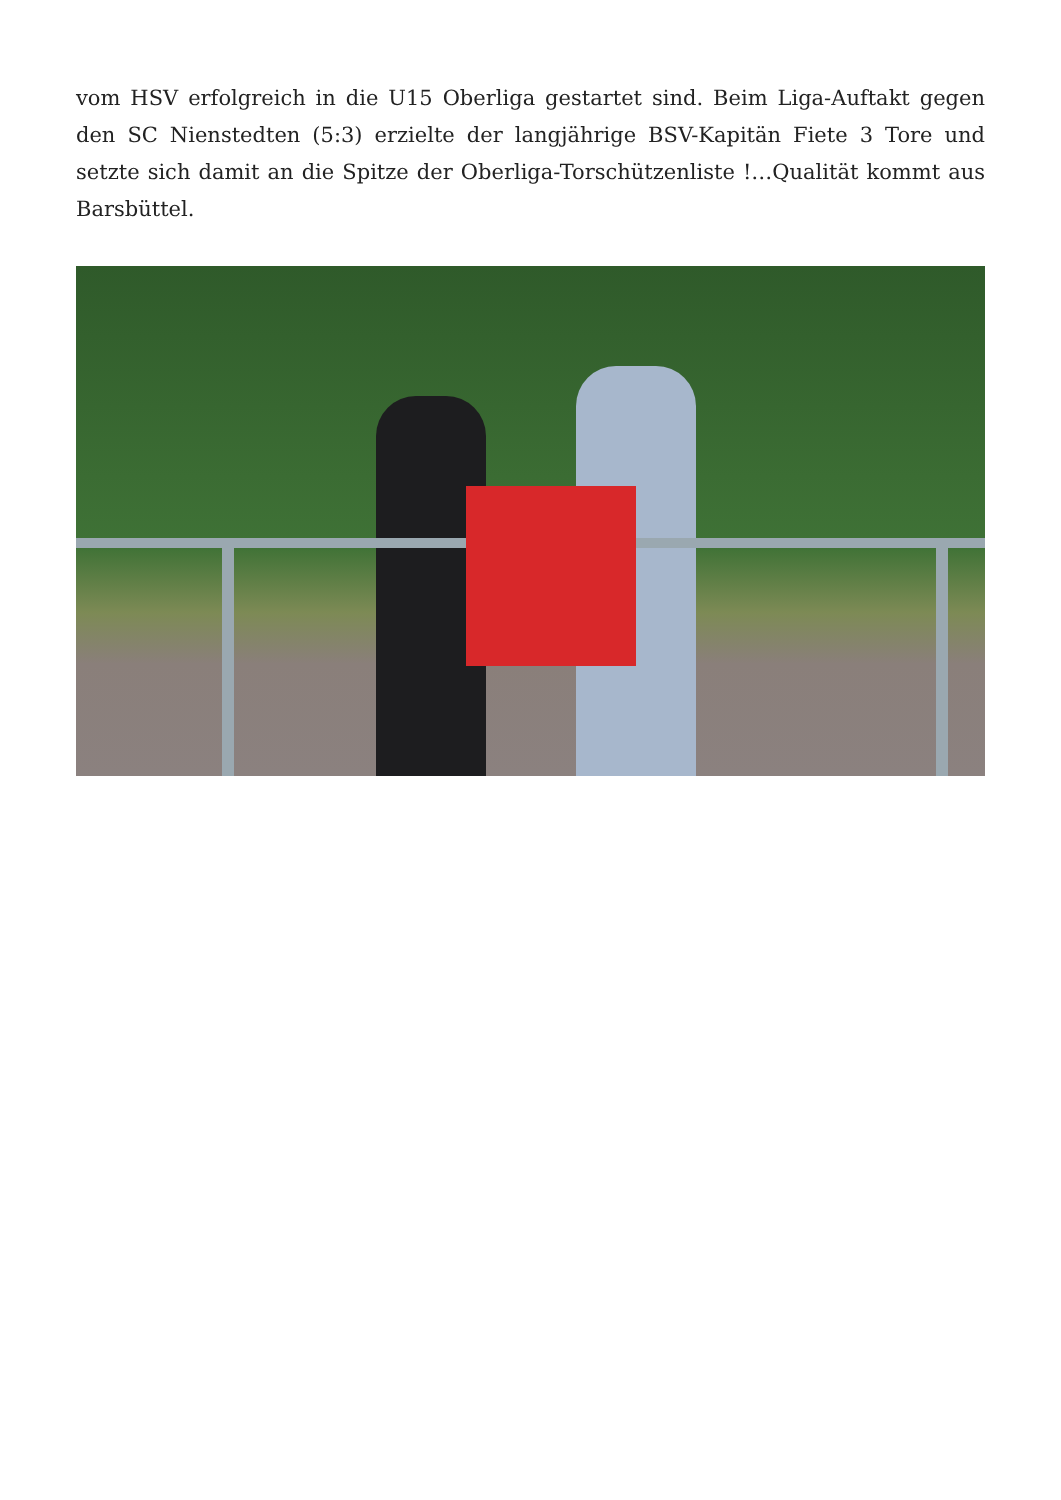vom HSV erfolgreich in die U15 Oberliga gestartet sind. Beim Liga-Auftakt gegen den SC Nienstedten (5:3) erzielte der langjährige BSV-Kapitän Fiete 3 Tore und setzte sich damit an die Spitze der Oberliga-Torschützenliste !…Qualität kommt aus Barsbüttel.